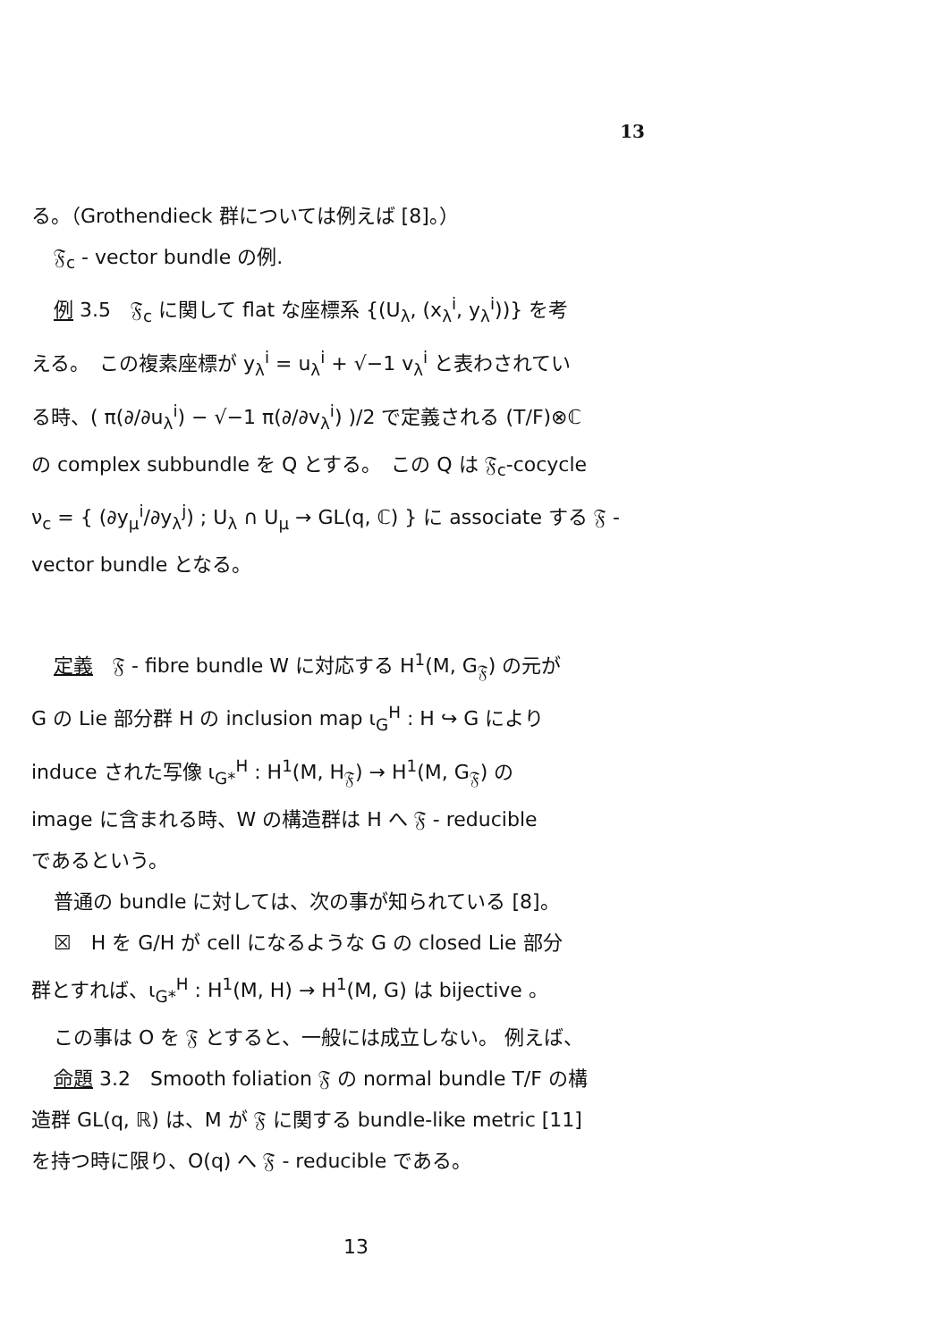13
る。（Grothendieck 群については例えば [8]。）
𝔉<sub>c</sub> - vector bundle の例.
例 3.5　𝔉<sub>c</sub> に関して flat な座標系 {(U<sub>λ</sub>, (x<sub>λ</sub><sup>i</sup>, y<sub>λ</sub><sup>i</sup>))} を考
える。　この複素座標が y<sub>λ</sub><sup>i</sup> = u<sub>λ</sub><sup>i</sup> + √−1 v<sub>λ</sub><sup>i</sup> と表わされてい
る時、( π(∂/∂u<sub>λ</sub><sup>i</sup>) − √−1 π(∂/∂v<sub>λ</sub><sup>i</sup>) )/2 で定義される (T/F)⊗ℂ
の complex subbundle を Q とする。　この Q は 𝔉<sub>c</sub>-cocycle
ν<sub>c</sub> = { (∂y<sub>μ</sub><sup>i</sup>/∂y<sub>λ</sub><sup>j</sup>) ; U<sub>λ</sub> ∩ U<sub>μ</sub> → GL(q, ℂ) } に associate する 𝔉 -
vector bundle となる。
定義　𝔉 - fibre bundle W に対応する H<sup>1</sup>(M, G<sub>𝔉</sub>) の元が
G の Lie 部分群 H の inclusion map ι<sub>G</sub><sup>H</sup> : H ↪ G により
induce された写像 ι<sub>G*</sub><sup>H</sup> : H<sup>1</sup>(M, H<sub>𝔉</sub>) → H<sup>1</sup>(M, G<sub>𝔉</sub>) の
image に含まれる時、W の構造群は H へ 𝔉 - reducible
であるという。
普通の bundle に対しては、次の事が知られている [8]。
☒　H を G/H が cell になるような G の closed Lie 部分
群とすれば、ι<sub>G*</sub><sup>H</sup> : H<sup>1</sup>(M, H) → H<sup>1</sup>(M, G) は bijective 。
この事は O を 𝔉 とすると、一般には成立しない。 例えば、
命題 3.2　Smooth foliation 𝔉 の normal bundle T/F の構
造群 GL(q, ℝ) は、M が 𝔉 に関する bundle-like metric [11]
を持つ時に限り、O(q) へ 𝔉 - reducible である。
13